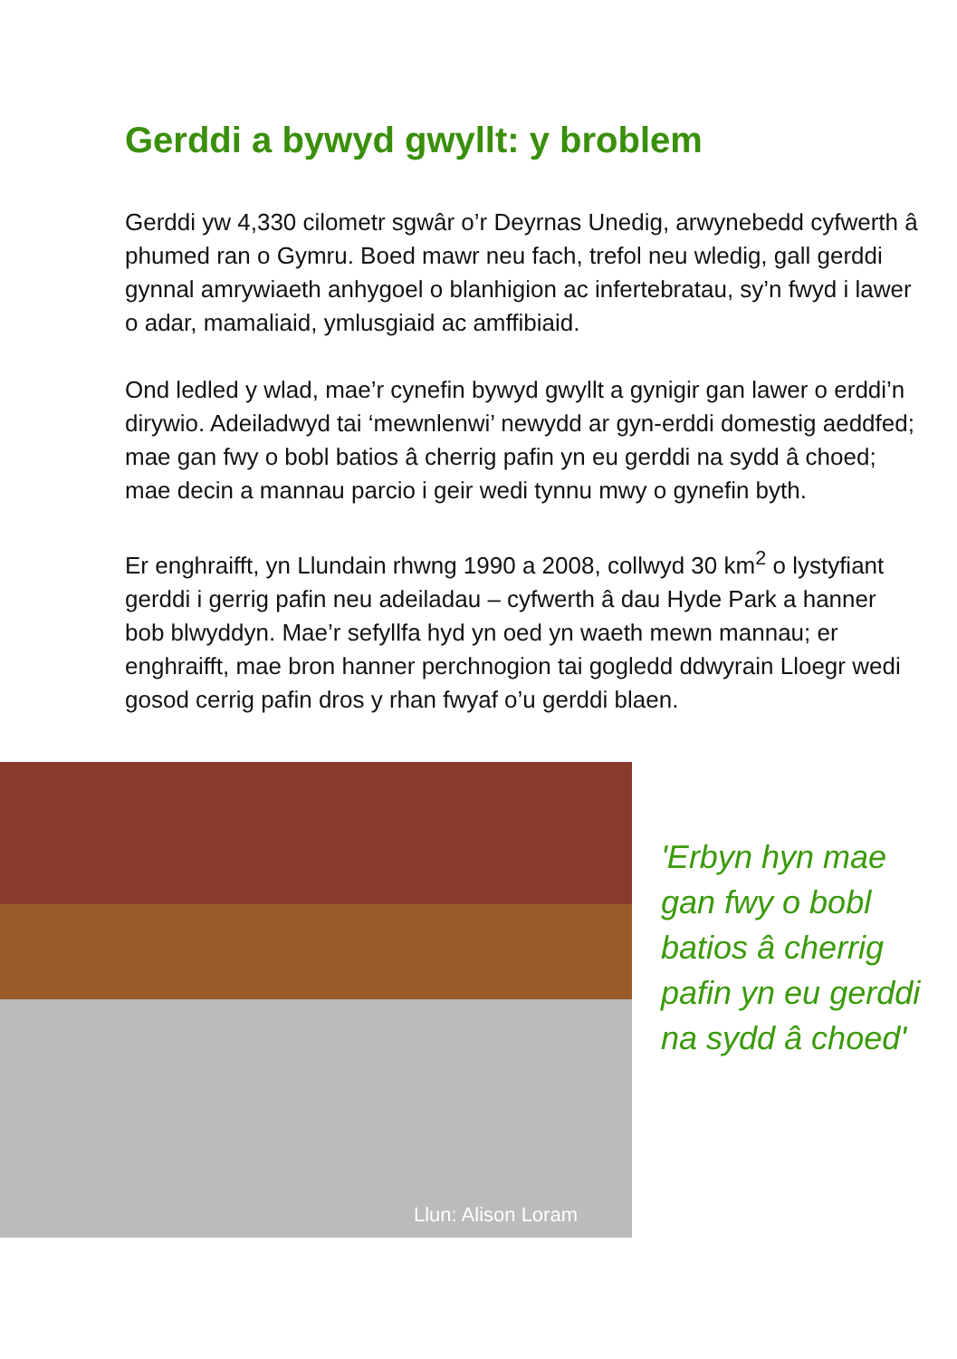Gerddi a bywyd gwyllt: y broblem
Gerddi yw 4,330 cilometr sgwâr o’r Deyrnas Unedig, arwynebedd cyfwerth â phumed ran o Gymru. Boed mawr neu fach, trefol neu wledig, gall gerddi gynnal amrywiaeth anhygoel o blanhigion ac infertebratau, sy’n fwyd i lawer o adar, mamaliaid, ymlusgiaid ac amffibiaid.
Ond ledled y wlad, mae’r cynefin bywyd gwyllt a gynigir gan lawer o erddi’n dirywio. Adeiladwyd tai ‘mewnlenwi’ newydd ar gyn-erddi domestig aeddfed; mae gan fwy o bobl batios â cherrig pafin yn eu gerddi na sydd â choed; mae decin a mannau parcio i geir wedi tynnu mwy o gynefin byth.
Er enghraifft, yn Llundain rhwng 1990 a 2008, collwyd 30 km<sup>2</sup> o lystyfiant gerddi i gerrig pafin neu adeiladau – cyfwerth â dau Hyde Park a hanner bob blwyddyn. Mae’r sefyllfa hyd yn oed yn waeth mewn mannau; er enghraifft, mae bron hanner perchnogion tai gogledd ddwyrain Lloegr wedi gosod cerrig pafin dros y rhan fwyaf o’u gerddi blaen.
Llun: Alison Loram
'Erbyn hyn mae gan fwy o bobl batios â cherrig pafin yn eu gerddi na sydd â choed'